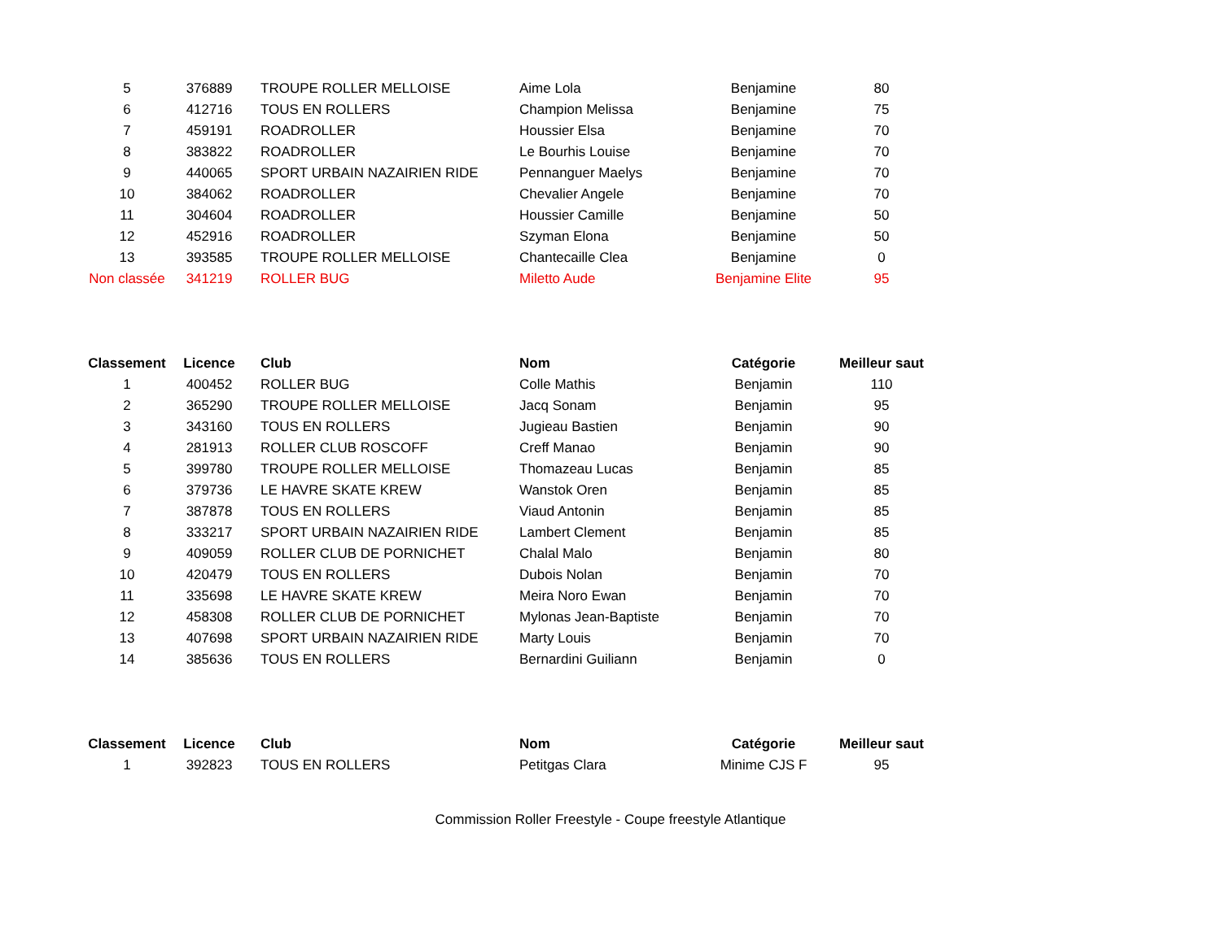| 5 | 376889 | TROUPE ROLLER MELLOISE | Aime Lola | Benjamine | 80 |
| 6 | 412716 | TOUS EN ROLLERS | Champion Melissa | Benjamine | 75 |
| 7 | 459191 | ROADROLLER | Houssier Elsa | Benjamine | 70 |
| 8 | 383822 | ROADROLLER | Le Bourhis Louise | Benjamine | 70 |
| 9 | 440065 | SPORT URBAIN NAZAIRIEN RIDE | Pennanguer Maelys | Benjamine | 70 |
| 10 | 384062 | ROADROLLER | Chevalier Angele | Benjamine | 70 |
| 11 | 304604 | ROADROLLER | Houssier Camille | Benjamine | 50 |
| 12 | 452916 | ROADROLLER | Szyman Elona | Benjamine | 50 |
| 13 | 393585 | TROUPE ROLLER MELLOISE | Chantecaille Clea | Benjamine | 0 |
| Non classée | 341219 | ROLLER BUG | Miletto Aude | Benjamine Elite | 95 |
| Classement | Licence | Club | Nom | Catégorie | Meilleur saut |
| --- | --- | --- | --- | --- | --- |
| 1 | 400452 | ROLLER BUG | Colle Mathis | Benjamin | 110 |
| 2 | 365290 | TROUPE ROLLER MELLOISE | Jacq Sonam | Benjamin | 95 |
| 3 | 343160 | TOUS EN ROLLERS | Jugieau Bastien | Benjamin | 90 |
| 4 | 281913 | ROLLER CLUB ROSCOFF | Creff Manao | Benjamin | 90 |
| 5 | 399780 | TROUPE ROLLER MELLOISE | Thomazeau Lucas | Benjamin | 85 |
| 6 | 379736 | LE HAVRE SKATE KREW | Wanstok Oren | Benjamin | 85 |
| 7 | 387878 | TOUS EN ROLLERS | Viaud Antonin | Benjamin | 85 |
| 8 | 333217 | SPORT URBAIN NAZAIRIEN RIDE | Lambert Clement | Benjamin | 85 |
| 9 | 409059 | ROLLER CLUB DE PORNICHET | Chalal Malo | Benjamin | 80 |
| 10 | 420479 | TOUS EN ROLLERS | Dubois Nolan | Benjamin | 70 |
| 11 | 335698 | LE HAVRE SKATE KREW | Meira Noro Ewan | Benjamin | 70 |
| 12 | 458308 | ROLLER CLUB DE PORNICHET | Mylonas Jean-Baptiste | Benjamin | 70 |
| 13 | 407698 | SPORT URBAIN NAZAIRIEN RIDE | Marty Louis | Benjamin | 70 |
| 14 | 385636 | TOUS EN ROLLERS | Bernardini Guiliann | Benjamin | 0 |
| Classement | Licence | Club | Nom | Catégorie | Meilleur saut |
| --- | --- | --- | --- | --- | --- |
| 1 | 392823 | TOUS EN ROLLERS | Petitgas Clara | Minime CJS F | 95 |
Commission Roller Freestyle - Coupe freestyle Atlantique